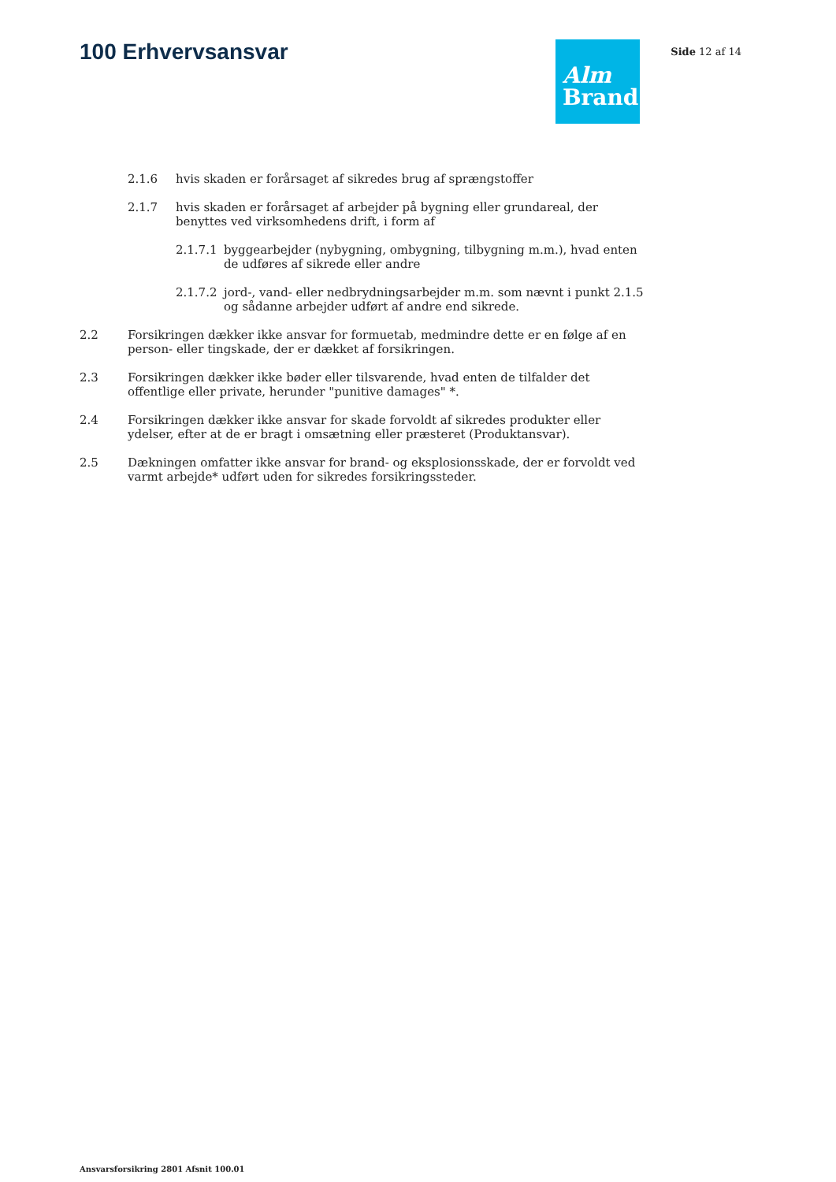100 Erhvervsansvar
Alm
Brand
Side 12 af 14
2.1.6 hvis skaden er forårsaget af sikredes brug af sprængstoffer
2.1.7 hvis skaden er forårsaget af arbejder på bygning eller grundareal, der benyttes ved virksomhedens drift, i form af
2.1.7.1 byggearbejder (nybygning, ombygning, tilbygning m.m.), hvad enten de udføres af sikrede eller andre
2.1.7.2 jord-, vand- eller nedbrydningsarbejder m.m. som nævnt i punkt 2.1.5 og sådanne arbejder udført af andre end sikrede.
2.2 Forsikringen dækker ikke ansvar for formuetab, medmindre dette er en følge af en person- eller tingskade, der er dækket af forsikringen.
2.3 Forsikringen dækker ikke bøder eller tilsvarende, hvad enten de tilfalder det offentlige eller private, herunder "punitive damages" *.
2.4 Forsikringen dækker ikke ansvar for skade forvoldt af sikredes produkter eller ydelser, efter at de er bragt i omsætning eller præsteret (Produktansvar).
2.5 Dækningen omfatter ikke ansvar for brand- og eksplosionsskade, der er forvoldt ved varmt arbejde* udført uden for sikredes forsikringssteder.
Ansvarsforsikring 2801 Afsnit 100.01